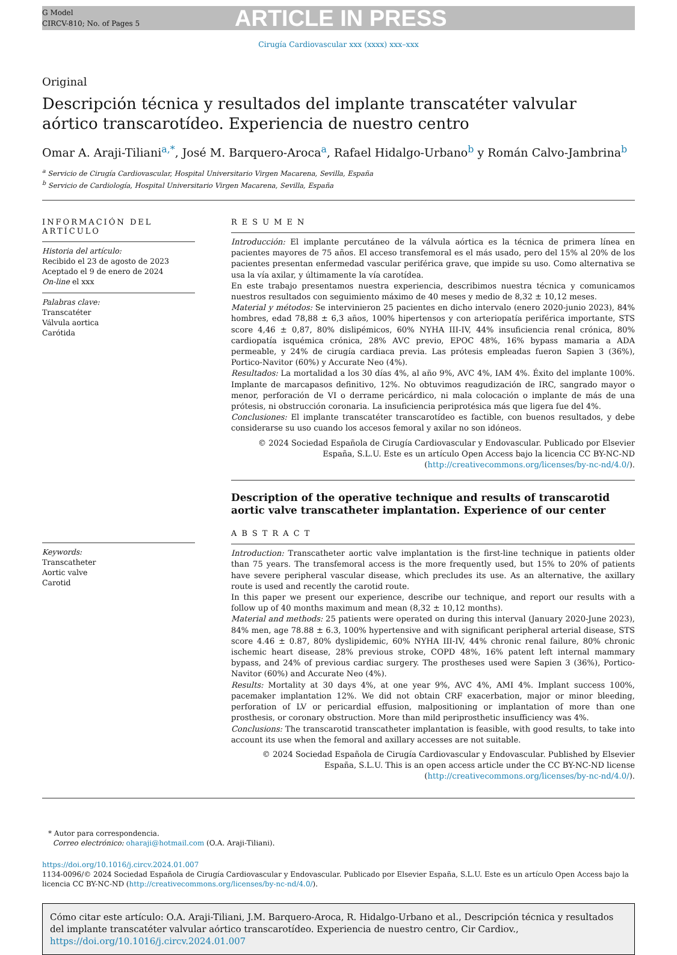G Model
CIRCV-810; No. of Pages 5
ARTICLE IN PRESS
Cirugía Cardiovascular xxx (xxxx) xxx–xxx
Original
Descripción técnica y resultados del implante transcatéter valvular
aórtico transcarotídeo. Experiencia de nuestro centro
Omar A. Araji-Tiliani<sup>a,*</sup>, José M. Barquero-Aroca<sup>a</sup>, Rafael Hidalgo-Urbano<sup>b</sup> y Román Calvo-Jambrina<sup>b</sup>
<sup>a</sup> Servicio de Cirugía Cardiovascular, Hospital Universitario Virgen Macarena, Sevilla, España
<sup>b</sup> Servicio de Cardiología, Hospital Universitario Virgen Macarena, Sevilla, España
INFORMACIÓN DEL ARTÍCULO
Historia del artículo:
Recibido el 23 de agosto de 2023
Aceptado el 9 de enero de 2024
On-line el xxx
Palabras clave:
Transcatéter
Válvula aortica
Carótida
Keywords:
Transcatheter
Aortic valve
Carotid
RESUMEN
Introducción: El implante percutáneo de la válvula aórtica es la técnica de primera línea en pacientes mayores de 75 años. El acceso transfemoral es el más usado, pero del 15% al 20% de los pacientes presentan enfermedad vascular periférica grave, que impide su uso. Como alternativa se usa la vía axilar, y últimamente la vía carotídea.
En este trabajo presentamos nuestra experiencia, describimos nuestra técnica y comunicamos nuestros resultados con seguimiento máximo de 40 meses y medio de 8,32 ± 10,12 meses.
Material y métodos: Se intervinieron 25 pacientes en dicho intervalo (enero 2020-junio 2023), 84% hombres, edad 78,88 ± 6,3 años, 100% hipertensos y con arteriopatía periférica importante, STS score 4,46 ± 0,87, 80% dislipémicos, 60% NYHA III-IV, 44% insuficiencia renal crónica, 80% cardiopatía isquémica crónica, 28% AVC previo, EPOC 48%, 16% bypass mamaria a ADA permeable, y 24% de cirugía cardiaca previa. Las prótesis empleadas fueron Sapien 3 (36%), Portico-Navitor (60%) y Accurate Neo (4%).
Resultados: La mortalidad a los 30 días 4%, al año 9%, AVC 4%, IAM 4%. Éxito del implante 100%. Implante de marcapasos definitivo, 12%. No obtuvimos reagudización de IRC, sangrado mayor o menor, perforación de VI o derrame pericárdico, ni mala colocación o implante de más de una prótesis, ni obstrucción coronaria. La insuficiencia periprotésica más que ligera fue del 4%.
Conclusiones: El implante transcatéter transcarotídeo es factible, con buenos resultados, y debe considerarse su uso cuando los accesos femoral y axilar no son idóneos.
© 2024 Sociedad Española de Cirugía Cardiovascular y Endovascular. Publicado por Elsevier España, S.L.U. Este es un artículo Open Access bajo la licencia CC BY-NC-ND (http://creativecommons.org/licenses/by-nc-nd/4.0/).
Description of the operative technique and results of transcarotid aortic valve transcatheter implantation. Experience of our center
ABSTRACT
Introduction: Transcatheter aortic valve implantation is the first-line technique in patients older than 75 years. The transfemoral access is the more frequently used, but 15% to 20% of patients have severe peripheral vascular disease, which precludes its use. As an alternative, the axillary route is used and recently the carotid route.
In this paper we present our experience, describe our technique, and report our results with a follow up of 40 months maximum and mean (8,32 ± 10,12 months).
Material and methods: 25 patients were operated on during this interval (January 2020-June 2023), 84% men, age 78.88 ± 6.3, 100% hypertensive and with significant peripheral arterial disease, STS score 4.46 ± 0.87, 80% dyslipidemic, 60% NYHA III-IV, 44% chronic renal failure, 80% chronic ischemic heart disease, 28% previous stroke, COPD 48%, 16% patent left internal mammary bypass, and 24% of previous cardiac surgery. The prostheses used were Sapien 3 (36%), Portico-Navitor (60%) and Accurate Neo (4%).
Results: Mortality at 30 days 4%, at one year 9%, AVC 4%, AMI 4%. Implant success 100%, pacemaker implantation 12%. We did not obtain CRF exacerbation, major or minor bleeding, perforation of LV or pericardial effusion, malpositioning or implantation of more than one prosthesis, or coronary obstruction. More than mild periprosthetic insufficiency was 4%.
Conclusions: The transcarotid transcatheter implantation is feasible, with good results, to take into account its use when the femoral and axillary accesses are not suitable.
© 2024 Sociedad Española de Cirugía Cardiovascular y Endovascular. Published by Elsevier España, S.L.U. This is an open access article under the CC BY-NC-ND license (http://creativecommons.org/licenses/by-nc-nd/4.0/).
* Autor para correspondencia.
Correo electrónico: oharaji@hotmail.com (O.A. Araji-Tiliani).
https://doi.org/10.1016/j.circv.2024.01.007
1134-0096/© 2024 Sociedad Española de Cirugía Cardiovascular y Endovascular. Publicado por Elsevier España, S.L.U. Este es un artículo Open Access bajo la licencia CC BY-NC-ND (http://creativecommons.org/licenses/by-nc-nd/4.0/).
Cómo citar este artículo: O.A. Araji-Tiliani, J.M. Barquero-Aroca, R. Hidalgo-Urbano et al., Descripción técnica y resultados del implante transcatéter valvular aórtico transcarotídeo. Experiencia de nuestro centro, Cir Cardiov., https://doi.org/10.1016/j.circv.2024.01.007